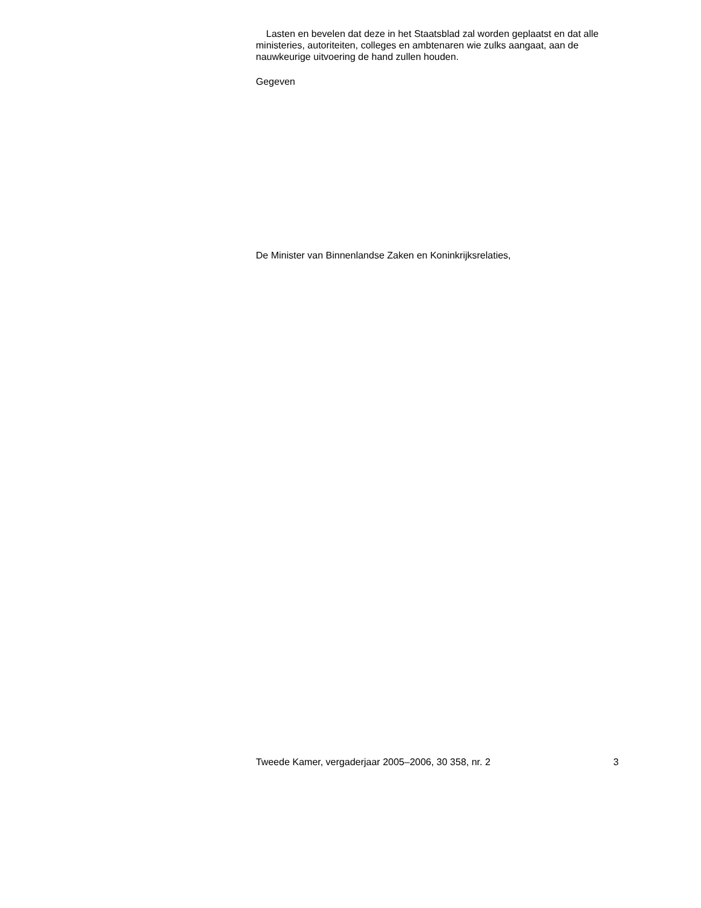Lasten en bevelen dat deze in het Staatsblad zal worden geplaatst en dat alle ministeries, autoriteiten, colleges en ambtenaren wie zulks aangaat, aan de nauwkeurige uitvoering de hand zullen houden.
Gegeven
De Minister van Binnenlandse Zaken en Koninkrijksrelaties,
Tweede Kamer, vergaderjaar 2005–2006, 30 358, nr. 2 3